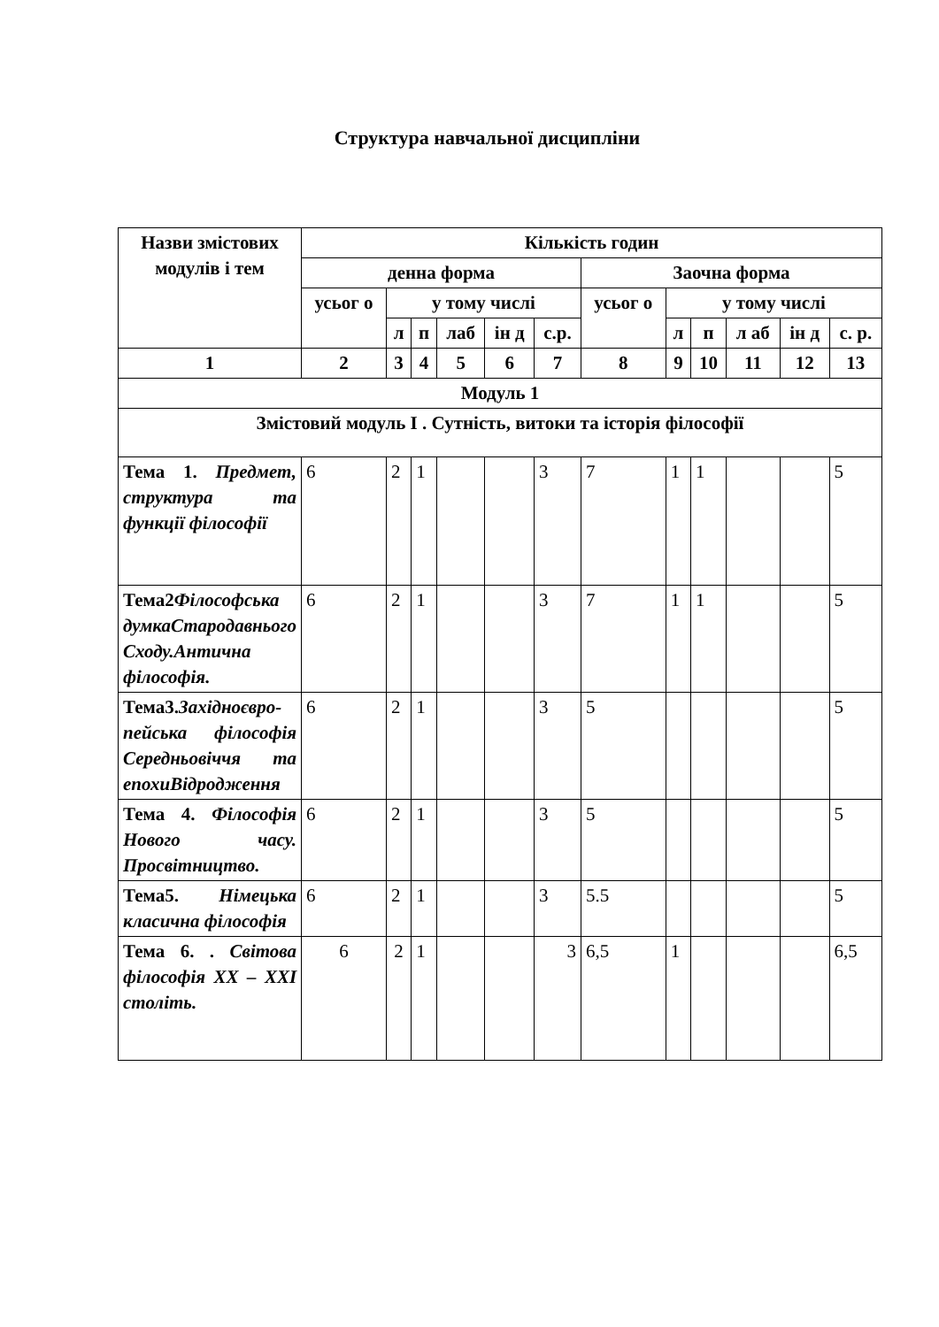Структура навчальної дисципліни
| Назви змістових модулів і тем | Кількість годин | | | | | | | | | | | |
| --- | --- | --- | --- | --- | --- | --- | --- | --- | --- | --- | --- | --- |
| | денна форма | | | | | | Заочна форма | | | | | |
| | усьог о | у тому числі | | | | | усьог о | у тому числі | | | | |
| | | л | п | лаб | ін д | с.р. | | л | п | л аб | ін д | с. р. |
| 1 | 2 | 3 | 4 | 5 | 6 | 7 | 8 | 9 | 10 | 11 | 12 | 13 |
| Модуль 1 | | | | | | | | | | | | |
| Змістовий модуль І . Сутність, витоки та історія філософії | | | | | | | | | | | | |
| Тема 1. Предмет, структура та функції філософії | 6 | 2 | 1 | | | 3 | 7 | 1 | 1 | | | 5 |
| Тема2 Філософська думкаСтародавнього Сходу.Антична філософія. | 6 | 2 | 1 | | | 3 | 7 | 1 | 1 | | | 5 |
| Тема3. Західноєвро-пейська філософія Середньовіччя та епохиВідродження | 6 | 2 | 1 | | | 3 | 5 | | | | | 5 |
| Тема 4. Філософія Нового часу. Просвітництво. | 6 | 2 | 1 | | | 3 | 5 | | | | | 5 |
| Тема5. Німецька класична філософія | 6 | 2 | 1 | | | 3 | 5.5 | | | | | 5 |
| Тема 6. . Світова філософія ХХ – ХХІ століть. | 6 | 2 | 1 | | | 3 | 6,5 | 1 | | | | 6,5 |